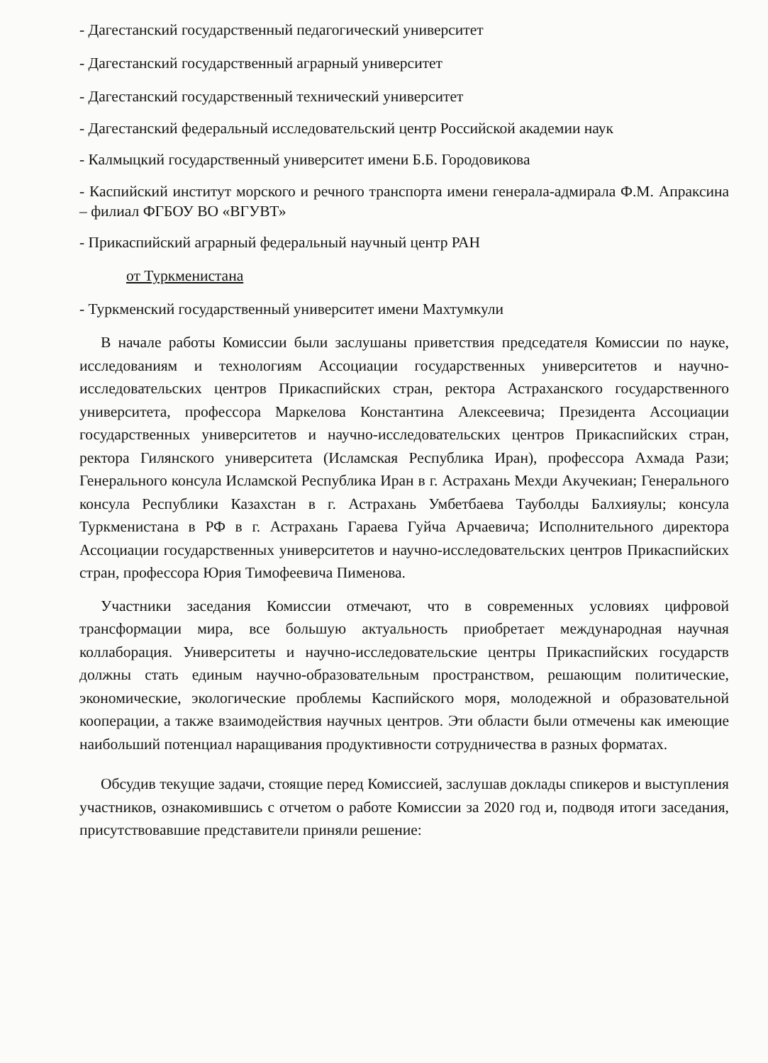- Дагестанский государственный педагогический университет
- Дагестанский государственный аграрный университет
- Дагестанский государственный технический университет
- Дагестанский федеральный исследовательский центр Российской академии наук
- Калмыцкий государственный университет имени Б.Б. Городовикова
- Каспийский институт морского и речного транспорта имени генерала-адмирала Ф.М. Апраксина – филиал ФГБОУ ВО «ВГУВТ»
- Прикаспийский аграрный федеральный научный центр РАН
от Туркменистана
- Туркменский государственный университет имени Махтумкули
В начале работы Комиссии были заслушаны приветствия председателя Комиссии по науке, исследованиям и технологиям Ассоциации государственных университетов и научно-исследовательских центров Прикаспийских стран, ректора Астраханского государственного университета, профессора Маркелова Константина Алексеевича; Президента Ассоциации государственных университетов и научно-исследовательских центров Прикаспийских стран, ректора Гилянского университета (Исламская Республика Иран), профессора Ахмада Рази; Генерального консула Исламской Республика Иран в г. Астрахань Мехди Акучекиан; Генерального консула Республики Казахстан в г. Астрахань Умбетбаева Тауболды Балхияулы; консула Туркменистана в РФ в г. Астрахань Гараева Гуйча Арчаевича; Исполнительного директора Ассоциации государственных университетов и научно-исследовательских центров Прикаспийских стран, профессора Юрия Тимофеевича Пименова.
Участники заседания Комиссии отмечают, что в современных условиях цифровой трансформации мира, все большую актуальность приобретает международная научная коллаборация. Университеты и научно-исследовательские центры Прикаспийских государств должны стать единым научно-образовательным пространством, решающим политические, экономические, экологические проблемы Каспийского моря, молодежной и образовательной кооперации, а также взаимодействия научных центров. Эти области были отмечены как имеющие наибольший потенциал наращивания продуктивности сотрудничества в разных форматах.
Обсудив текущие задачи, стоящие перед Комиссией, заслушав доклады спикеров и выступления участников, ознакомившись с отчетом о работе Комиссии за 2020 год и, подводя итоги заседания, присутствовавшие представители приняли решение: